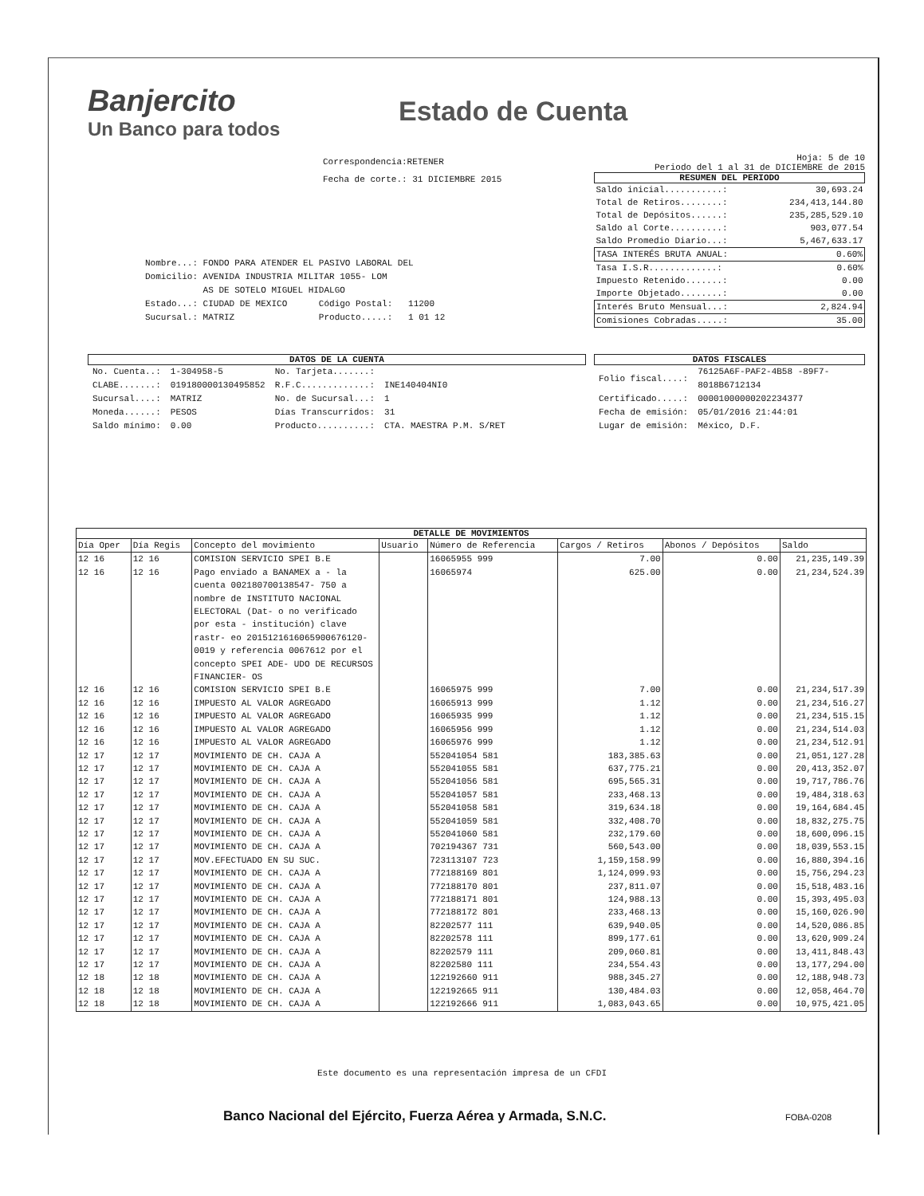Banjercito
Un Banco para todos
Estado de Cuenta
Correspondencia:RETENER
Fecha de corte.: 31 DICIEMBRE 2015
Hoja: 5 de 10
Periodo del 1 al 31 de DICIEMBRE de 2015
RESUMEN DEL PERIODO
| Saldo inicial...........: | 30,693.24 |
| Total de Retiros........: | 234,413,144.80 |
| Total de Depósitos......: | 235,285,529.10 |
| Saldo al Corte..........: | 903,077.54 |
| Saldo Promedio Diario...: | 5,467,633.17 |
| TASA INTERÉS BRUTA ANUAL: | 0.60% |
| Tasa I.S.R.............: | 0.60% |
| Impuesto Retenido.......: | 0.00 |
| Importe Objetado........: | 0.00 |
| Interés Bruto Mensual...: | 2,824.94 |
| Comisiones Cobradas.....: | 35.00 |
Nombre...: FONDO PARA ATENDER EL PASIVO LABORAL DEL
Domicilio: AVENIDA INDUSTRIA MILITAR 1055- LOM
AS DE SOTELO MIGUEL HIDALGO
Estado...: CIUDAD DE MEXICO Código Postal: 11200
Sucursal.: MATRIZ Producto.....: 1 01 12
DATOS DE LA CUENTA
| No. Cuenta..: | 1-304958-5 | No. Tarjeta.......: | |
| CLABE.......: | 019180000130495852 | R.F.C.............: | INE140404NI0 |
| Sucursal....: | MATRIZ | No. de Sucursal...: | 1 |
| Moneda......: | PESOS | Días Transcurridos: | 31 |
| Saldo mínimo: | 0.00 | Producto..........: | CTA. MAESTRA P.M. S/RET |
DATOS FISCALES
| Folio fiscal....: | 76125A6F-PAF2-4B58 -89F7-8018B6712134 |
| Certificado.....: | 00001000000202234377 |
| Fecha de emisión: | 05/01/2016 21:44:01 |
| Lugar de emisión: | México, D.F. |
DETALLE DE MOVIMIENTOS
| Día Oper | Día Regis | Concepto del movimiento | Usuario | Número de Referencia | Cargos / Retiros | Abonos / Depósitos | Saldo |
| --- | --- | --- | --- | --- | --- | --- | --- |
| 12 16 | 12 16 | COMISION SERVICIO SPEI B.E | | 16065955 999 | 7.00 | 0.00 | 21,235,149.39 |
| 12 16 | 12 16 | Pago enviado a BANAMEX a - la cuenta 002180700138547- 750 a nombre de INSTITUTO NACIONAL ELECTORAL (Dat- o no verificado por esta - institución) clave rastr- eo 2015121616065900676120- 0019 y referencia 0067612 por el concepto SPEI ADE- UDO DE RECURSOS FINANCIER- OS | | 16065974 | 625.00 | 0.00 | 21,234,524.39 |
| 12 16 | 12 16 | COMISION SERVICIO SPEI B.E | | 16065975 999 | 7.00 | 0.00 | 21,234,517.39 |
| 12 16 | 12 16 | IMPUESTO AL VALOR AGREGADO | | 16065913 999 | 1.12 | 0.00 | 21,234,516.27 |
| 12 16 | 12 16 | IMPUESTO AL VALOR AGREGADO | | 16065935 999 | 1.12 | 0.00 | 21,234,515.15 |
| 12 16 | 12 16 | IMPUESTO AL VALOR AGREGADO | | 16065956 999 | 1.12 | 0.00 | 21,234,514.03 |
| 12 16 | 12 16 | IMPUESTO AL VALOR AGREGADO | | 16065976 999 | 1.12 | 0.00 | 21,234,512.91 |
| 12 17 | 12 17 | MOVIMIENTO DE CH. CAJA A | | 552041054 581 | 183,385.63 | 0.00 | 21,051,127.28 |
| 12 17 | 12 17 | MOVIMIENTO DE CH. CAJA A | | 552041055 581 | 637,775.21 | 0.00 | 20,413,352.07 |
| 12 17 | 12 17 | MOVIMIENTO DE CH. CAJA A | | 552041056 581 | 695,565.31 | 0.00 | 19,717,786.76 |
| 12 17 | 12 17 | MOVIMIENTO DE CH. CAJA A | | 552041057 581 | 233,468.13 | 0.00 | 19,484,318.63 |
| 12 17 | 12 17 | MOVIMIENTO DE CH. CAJA A | | 552041058 581 | 319,634.18 | 0.00 | 19,164,684.45 |
| 12 17 | 12 17 | MOVIMIENTO DE CH. CAJA A | | 552041059 581 | 332,408.70 | 0.00 | 18,832,275.75 |
| 12 17 | 12 17 | MOVIMIENTO DE CH. CAJA A | | 552041060 581 | 232,179.60 | 0.00 | 18,600,096.15 |
| 12 17 | 12 17 | MOVIMIENTO DE CH. CAJA A | | 702194367 731 | 560,543.00 | 0.00 | 18,039,553.15 |
| 12 17 | 12 17 | MOV.EFECTUADO EN SU SUC. | | 723113107 723 | 1,159,158.99 | 0.00 | 16,880,394.16 |
| 12 17 | 12 17 | MOVIMIENTO DE CH. CAJA A | | 772188169 801 | 1,124,099.93 | 0.00 | 15,756,294.23 |
| 12 17 | 12 17 | MOVIMIENTO DE CH. CAJA A | | 772188170 801 | 237,811.07 | 0.00 | 15,518,483.16 |
| 12 17 | 12 17 | MOVIMIENTO DE CH. CAJA A | | 772188171 801 | 124,988.13 | 0.00 | 15,393,495.03 |
| 12 17 | 12 17 | MOVIMIENTO DE CH. CAJA A | | 772188172 801 | 233,468.13 | 0.00 | 15,160,026.90 |
| 12 17 | 12 17 | MOVIMIENTO DE CH. CAJA A | | 82202577 111 | 639,940.05 | 0.00 | 14,520,086.85 |
| 12 17 | 12 17 | MOVIMIENTO DE CH. CAJA A | | 82202578 111 | 899,177.61 | 0.00 | 13,620,909.24 |
| 12 17 | 12 17 | MOVIMIENTO DE CH. CAJA A | | 82202579 111 | 209,060.81 | 0.00 | 13,411,848.43 |
| 12 17 | 12 17 | MOVIMIENTO DE CH. CAJA A | | 82202580 111 | 234,554.43 | 0.00 | 13,177,294.00 |
| 12 18 | 12 18 | MOVIMIENTO DE CH. CAJA A | | 122192660 911 | 988,345.27 | 0.00 | 12,188,948.73 |
| 12 18 | 12 18 | MOVIMIENTO DE CH. CAJA A | | 122192665 911 | 130,484.03 | 0.00 | 12,058,464.70 |
| 12 18 | 12 18 | MOVIMIENTO DE CH. CAJA A | | 122192666 911 | 1,083,043.65 | 0.00 | 10,975,421.05 |
Este documento es una representación impresa de un CFDI
Banco Nacional del Ejército, Fuerza Aérea y Armada, S.N.C.
FOBA-0208